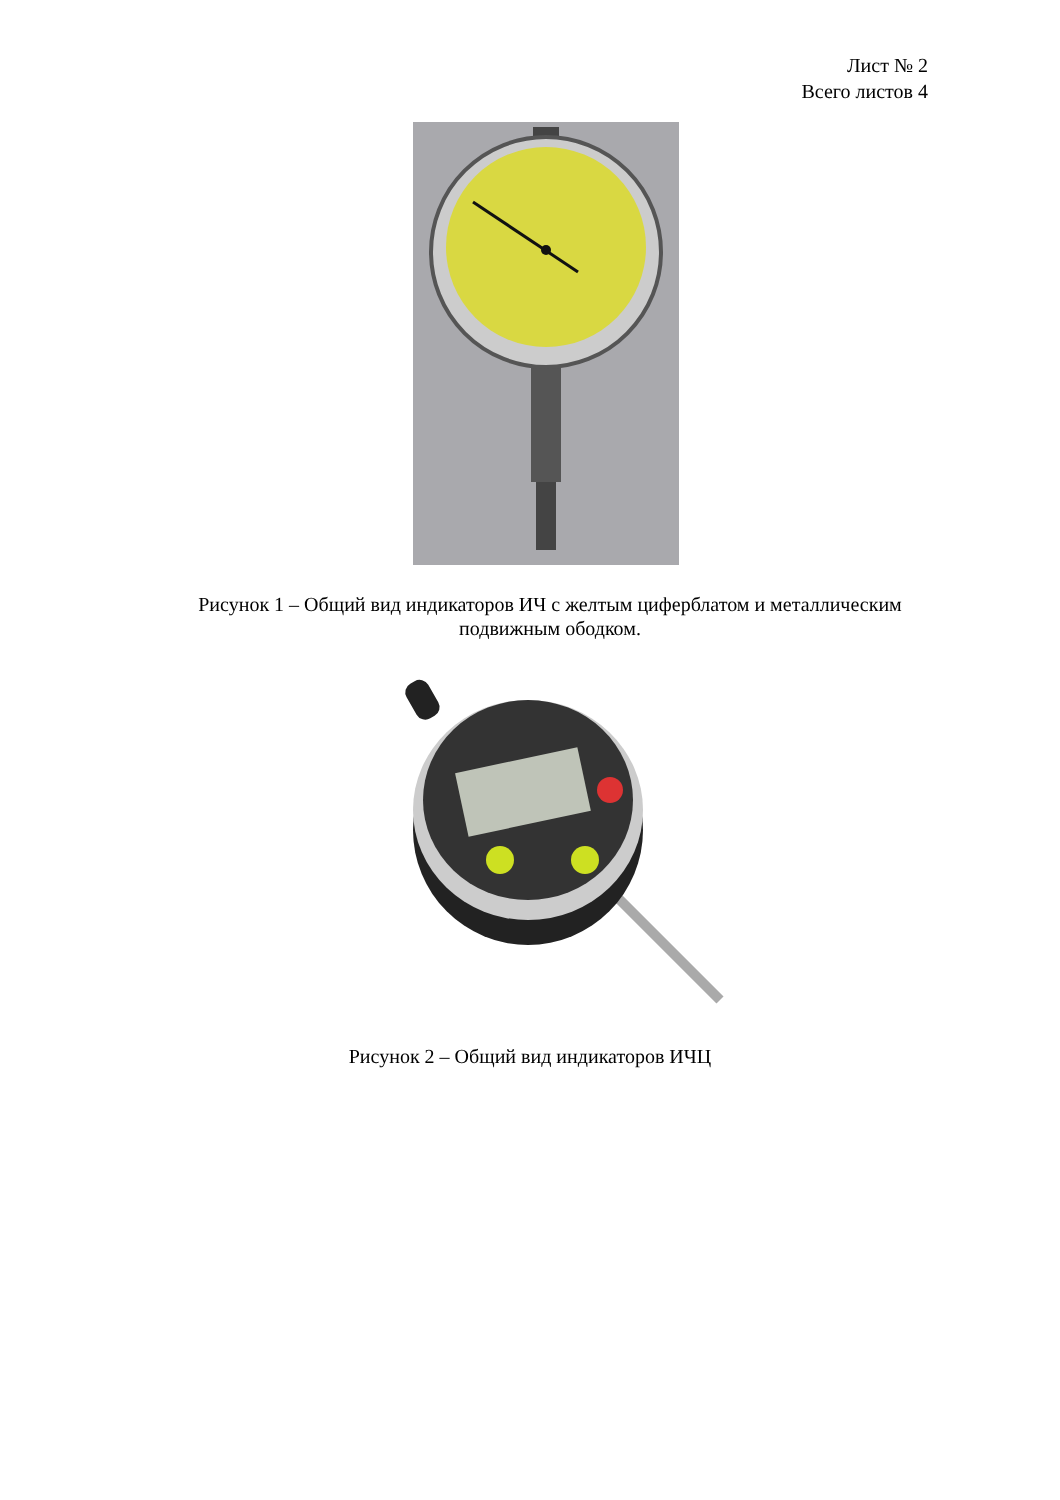Лист № 2
Всего листов 4
Рисунок 1 – Общий вид индикаторов ИЧ с желтым циферблатом и металлическим подвижным ободком.
Рисунок 2 – Общий вид индикаторов ИЧЦ